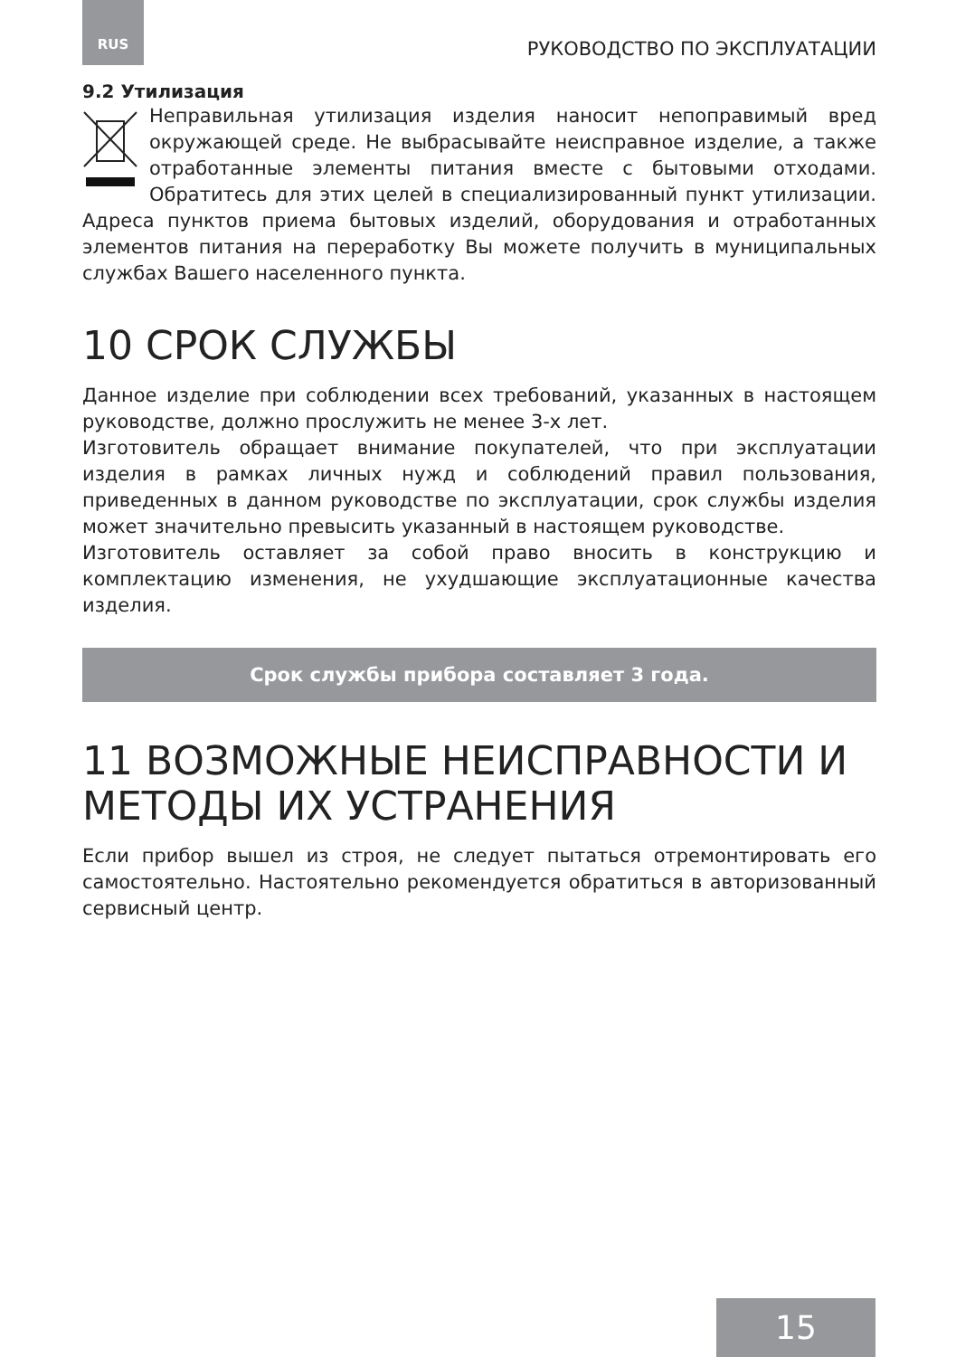RUS РУКОВОДСТВО ПО ЭКСПЛУАТАЦИИ
9.2 Утилизация
Неправильная утилизация изделия наносит непоправимый вред окружающей среде. Не выбрасывайте неисправное изделие, а также отработанные элементы питания вместе с бытовыми отходами. Обратитесь для этих целей в специализированный пункт утилизации. Адреса пунктов приема бытовых изделий, оборудования и отработанных элементов питания на переработку Вы можете получить в муниципальных службах Вашего населенного пункта.
10 СРОК СЛУЖБЫ
Данное изделие при соблюдении всех требований, указанных в настоящем руководстве, должно прослужить не менее 3-х лет.
Изготовитель обращает внимание покупателей, что при эксплуатации изделия в рамках личных нужд и соблюдений правил пользования, приведенных в данном руководстве по эксплуатации, срок службы изделия может значительно превысить указанный в настоящем руководстве.
Изготовитель оставляет за собой право вносить в конструкцию и комплектацию изменения, не ухудшающие эксплуатационные качества изделия.
Срок службы прибора составляет 3 года.
11 ВОЗМОЖНЫЕ НЕИСПРАВНОСТИ И МЕТОДЫ ИХ УСТРАНЕНИЯ
Если прибор вышел из строя, не следует пытаться отремонтировать его самостоятельно. Настоятельно рекомендуется обратиться в авторизованный сервисный центр.
15